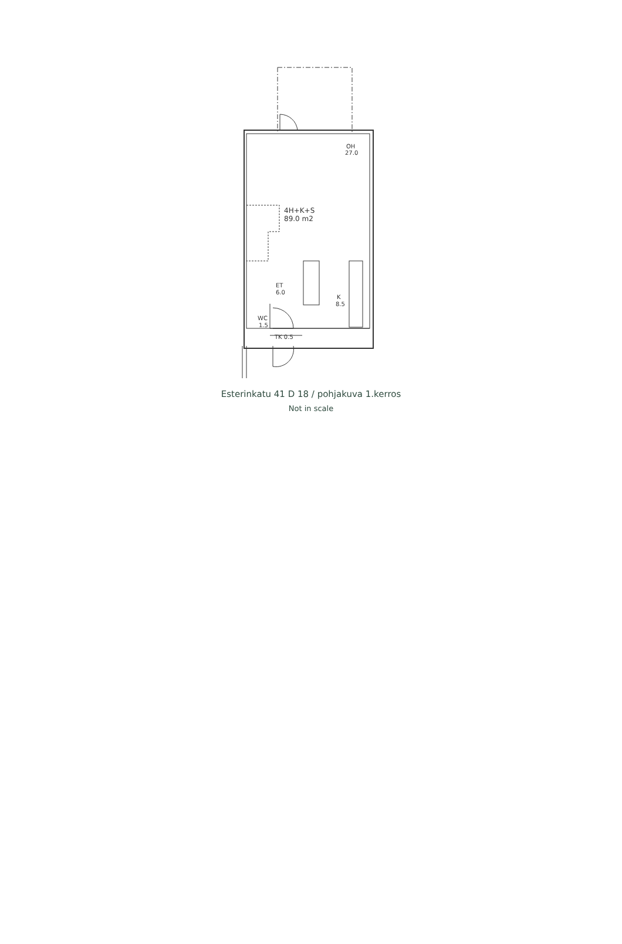OH
27.0
4H+K+S
89.0 m2
ET
6.0
K
8.5
WC
1.5
TK 0.5
Esterinkatu 41 D 18 / pohjakuva 1.kerros
Not in scale